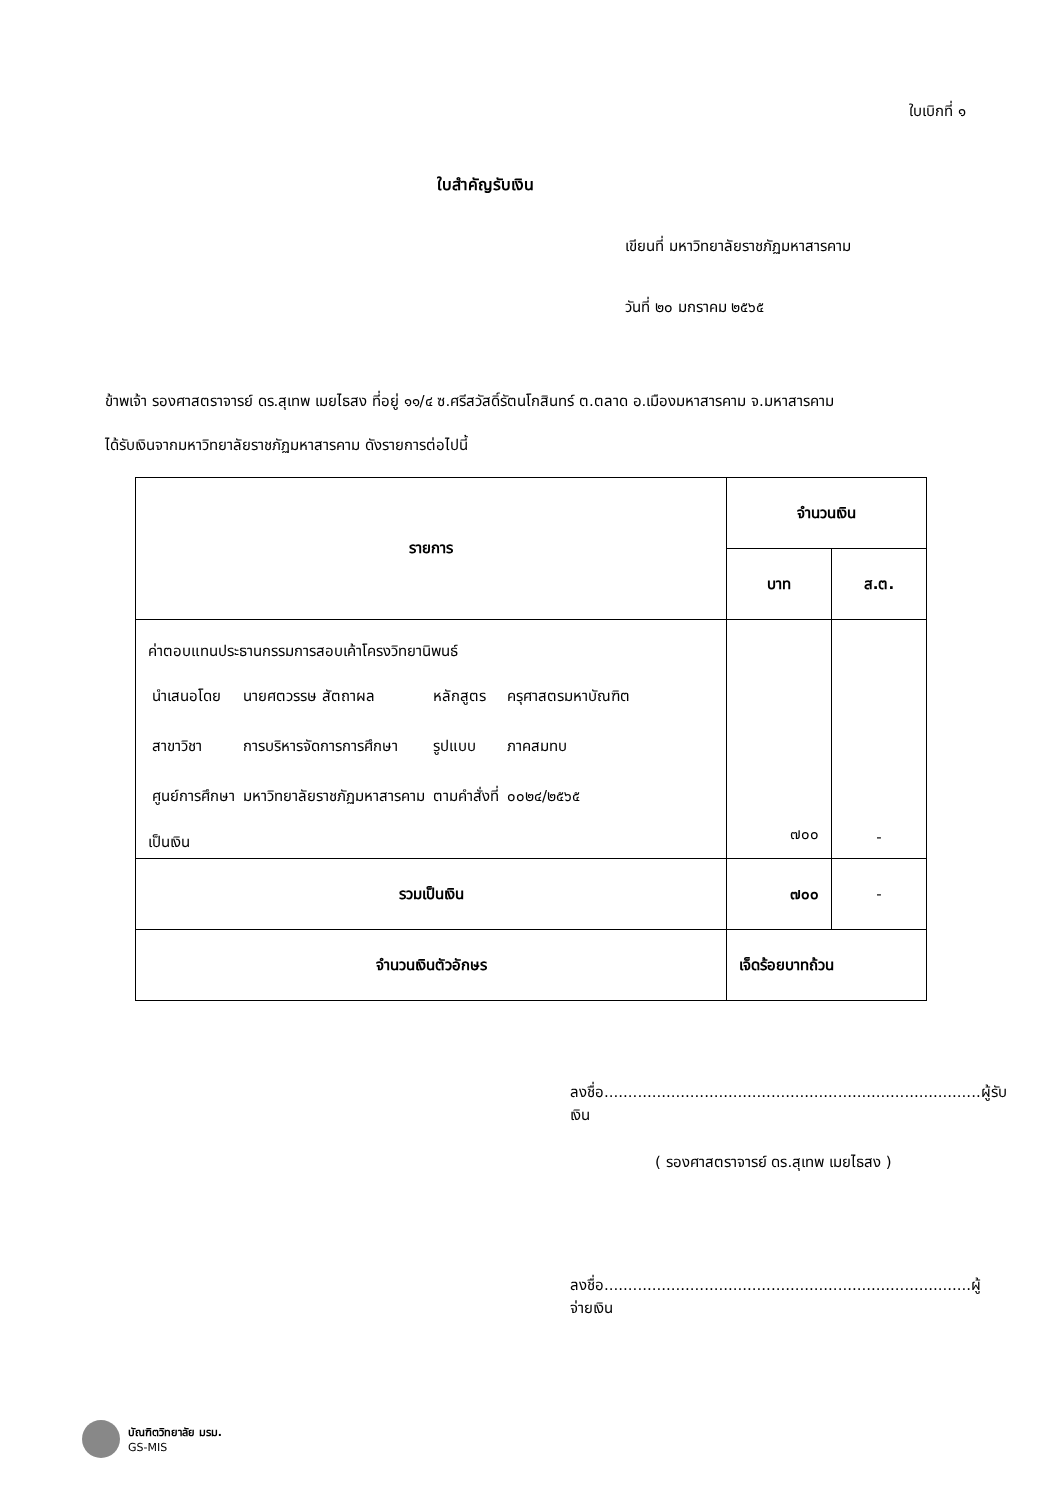ใบเบิกที่ ๑
ใบสำคัญรับเงิน
เขียนที่ มหาวิทยาลัยราชภัฏมหาสารคาม
วันที่ ๒๐ มกราคม ๒๕๖๕
ข้าพเจ้า รองศาสตราจารย์ ดร.สุเทพ เมยไธสง ที่อยู่ ๑๑/๔ ซ.ศรีสวัสดิ์รัตนโกสินทร์ ต.ตลาด อ.เมืองมหาสารคาม จ.มหาสารคาม
ได้รับเงินจากมหาวิทยาลัยราชภัฏมหาสารคาม ดังรายการต่อไปนี้
| รายการ | จำนวนเงิน | |
| --- | --- | --- |
| | บาท | ส.ต. |
| ค่าตอบแทนประธานกรรมการสอบเค้าโครงวิทยานิพนธ์ / นำเสนอโดย / นายศตวรรษ สัตถาผล / หลักสูตร / ครุศาสตรมหาบัณฑิต / / สาขาวิชา / การบริหารจัดการการศึกษา / รูปแบบ / ภาคสมทบ / / ศูนย์การศึกษา / มหาวิทยาลัยราชภัฏมหาสารคาม / ตามคำสั่งที่ / ๐๐๒๔/๒๕๖๕ / เป็นเงิน | ๗๐๐ | - |
| รวมเป็นเงิน | ๗๐๐ | - |
| จำนวนเงินตัวอักษร | เจ็ดร้อยบาทถ้วน | |
ลงชื่อ...............................................................................ผู้รับเงิน
( รองศาสตราจารย์ ดร.สุเทพ เมยไธสง )
ลงชื่อ.............................................................................ผู้จ่ายเงิน
บัณฑิตวิทยาลัย มรม.
GS-MIS